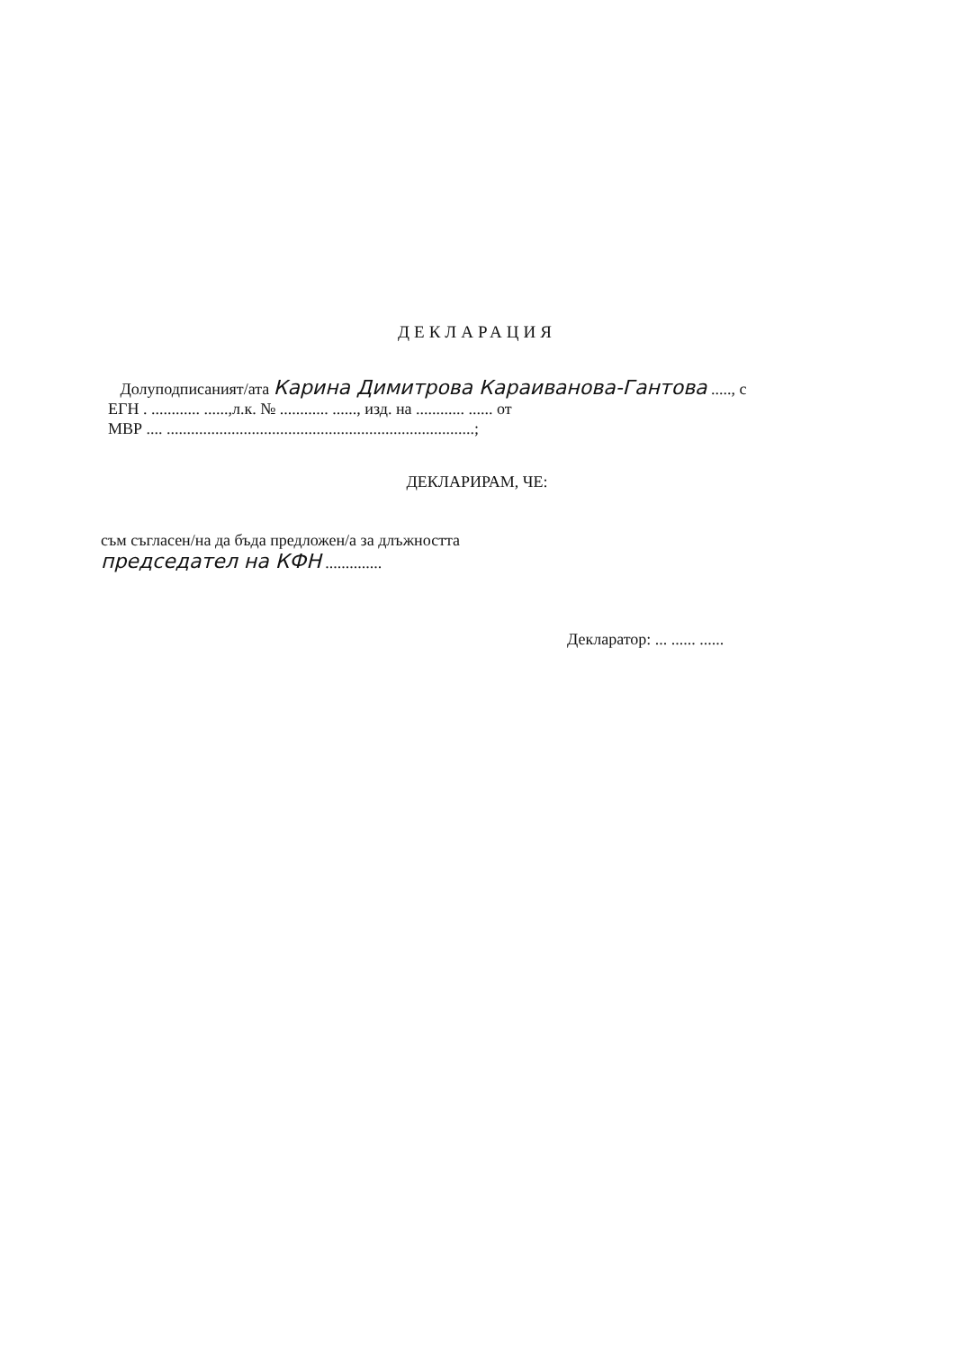ДЕКЛАРАЦИЯ
Долуподписаният/ата Карина Димитрова Караиванова-Гантова ....., с
ЕГН . ............ ......,л.к. № ............ ......, изд. на ............ ...... от
МВР .... ............................................................................;
ДЕКЛАРИРАМ, ЧЕ:
съм съгласен/на да бъда предложен/а за длъжността
председател на КФН ..............
Декларатор: ... ...... ......